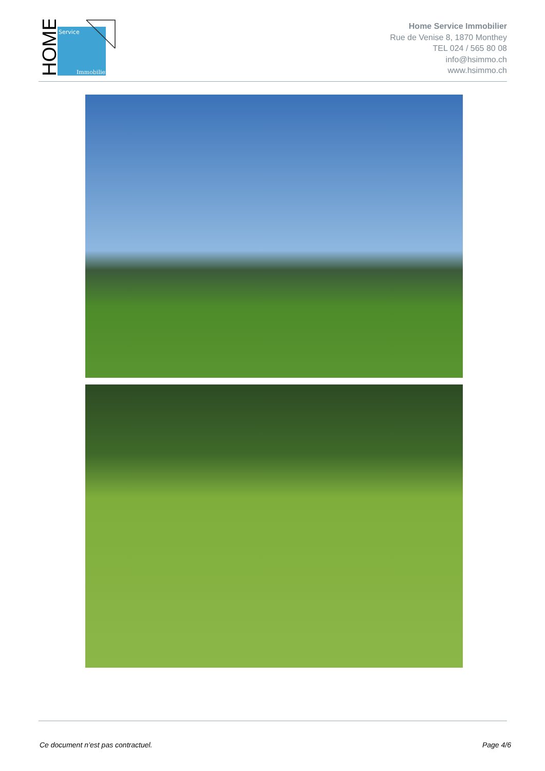Service
Immobilier
HOME
Home Service Immobilier
Rue de Venise 8, 1870 Monthey
TEL 024 / 565 80 08
info@hsimmo.ch
www.hsimmo.ch
Ce document n’est pas contractuel. Page 4/6